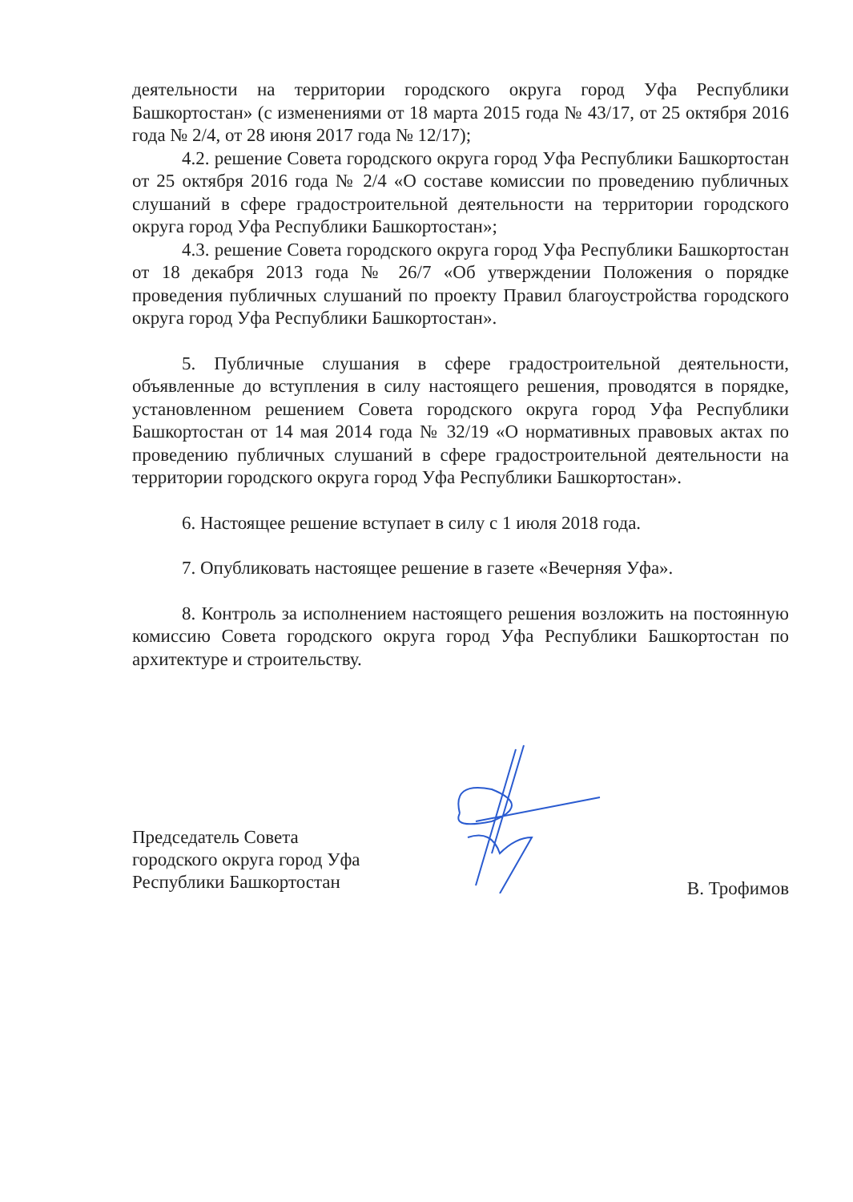деятельности на территории городского округа город Уфа Республики Башкортостан» (с изменениями от 18 марта 2015 года № 43/17, от 25 октября 2016 года № 2/4, от 28 июня 2017 года № 12/17);
4.2. решение Совета городского округа город Уфа Республики Башкортостан от 25 октября 2016 года № 2/4 «О составе комиссии по проведению публичных слушаний в сфере градостроительной деятельности на территории городского округа город Уфа Республики Башкортостан»;
4.3. решение Совета городского округа город Уфа Республики Башкортостан от 18 декабря 2013 года № 26/7 «Об утверждении Положения о порядке проведения публичных слушаний по проекту Правил благоустройства городского округа город Уфа Республики Башкортостан».
5. Публичные слушания в сфере градостроительной деятельности, объявленные до вступления в силу настоящего решения, проводятся в порядке, установленном решением Совета городского округа город Уфа Республики Башкортостан от 14 мая 2014 года № 32/19 «О нормативных правовых актах по проведению публичных слушаний в сфере градостроительной деятельности на территории городского округа город Уфа Республики Башкортостан».
6. Настоящее решение вступает в силу с 1 июля 2018 года.
7. Опубликовать настоящее решение в газете «Вечерняя Уфа».
8. Контроль за исполнением настоящего решения возложить на постоянную комиссию Совета городского округа город Уфа Республики Башкортостан по архитектуре и строительству.
Председатель Совета
городского округа город Уфа
Республики Башкортостан
В. Трофимов